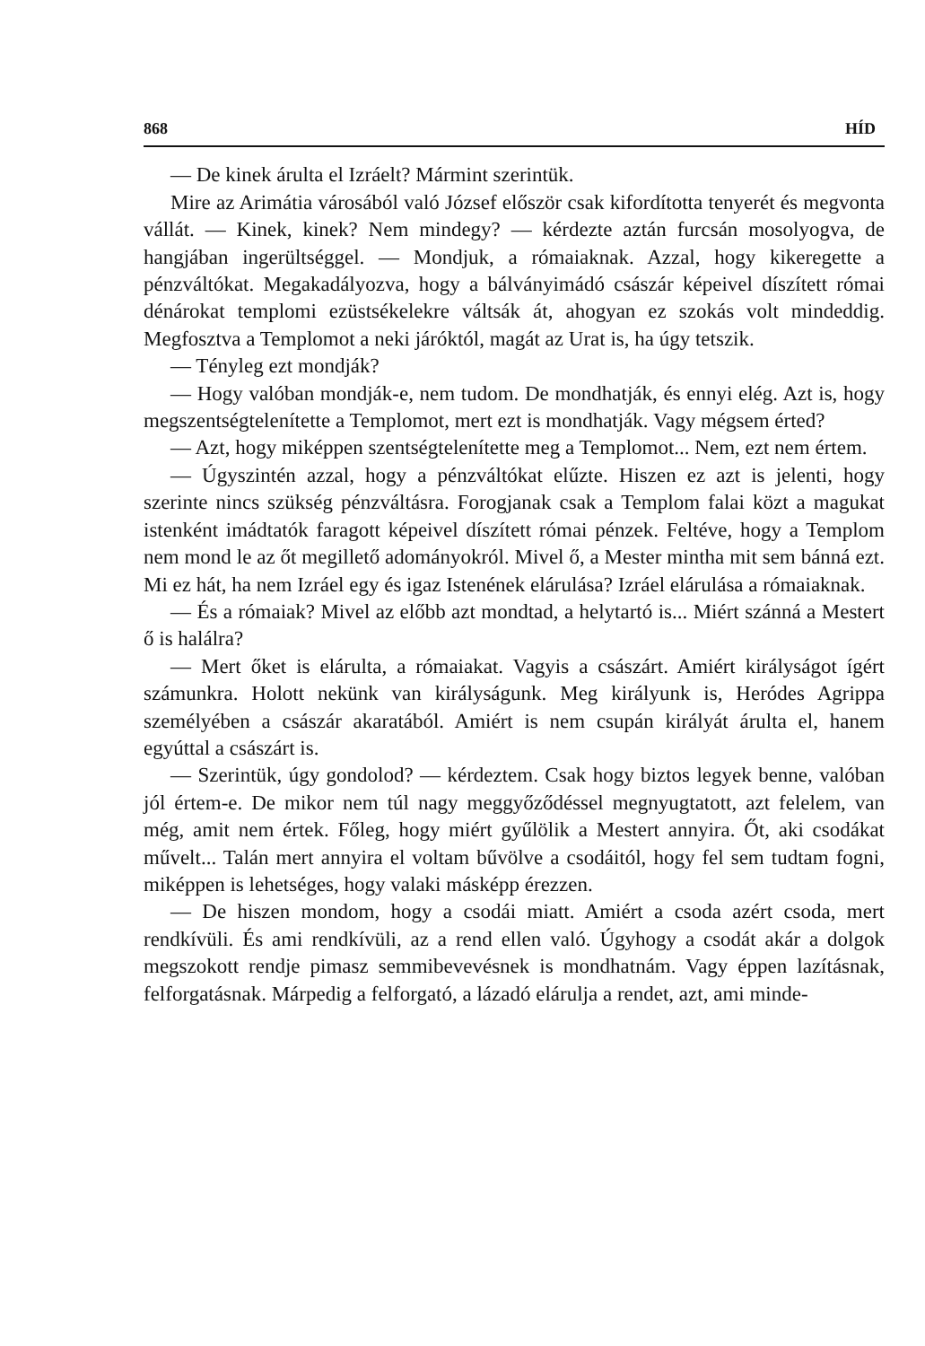868 HÍD
— De kinek árulta el Izráelt? Mármint szerintük.
Mire az Arimátia városából való József először csak kifordította tenyerét és megvonta vállát. — Kinek, kinek? Nem mindegy? — kérdezte aztán furcsán mosolyogva, de hangjában ingerültséggel. — Mondjuk, a rómaiaknak. Azzal, hogy kikeregette a pénzváltókat. Megakadályozva, hogy a bálványimádó császár képeivel díszített római dénárokat templomi ezüstsékelekre váltsák át, ahogyan ez szokás volt mindeddig. Megfosztva a Templomot a neki járóktól, magát az Urat is, ha úgy tetszik.
— Tényleg ezt mondják?
— Hogy valóban mondják-e, nem tudom. De mondhatják, és ennyi elég. Azt is, hogy megszentségtelenítette a Templomot, mert ezt is mondhatják. Vagy mégsem érted?
— Azt, hogy miképpen szentségtelenítette meg a Templomot... Nem, ezt nem értem.
— Úgyszintén azzal, hogy a pénzváltókat elűzte. Hiszen ez azt is jelenti, hogy szerinte nincs szükség pénzváltásra. Forogjanak csak a Templom falai közt a magukat istenként imádtatók faragott képeivel díszített római pénzek. Feltéve, hogy a Templom nem mond le az őt megillető adományokról. Mivel ő, a Mester mintha mit sem bánná ezt. Mi ez hát, ha nem Izráel egy és igaz Istenének elárulása? Izráel elárulása a rómaiaknak.
— És a rómaiak? Mivel az előbb azt mondtad, a helytartó is... Miért szánná a Mestert ő is halálra?
— Mert őket is elárulta, a rómaiakat. Vagyis a császárt. Amiért királyságot ígért számunkra. Holott nekünk van királyságunk. Meg királyunk is, Heródes Agrippa személyében a császár akaratából. Amiért is nem csupán királyát árulta el, hanem egyúttal a császárt is.
— Szerintük, úgy gondolod? — kérdeztem. Csak hogy biztos legyek benne, valóban jól értem-e. De mikor nem túl nagy meggyőződéssel megnyugtatott, azt felelem, van még, amit nem értek. Főleg, hogy miért gyűlölik a Mestert annyira. Őt, aki csodákat művelt... Talán mert annyira el voltam bűvölve a csodáitól, hogy fel sem tudtam fogni, miképpen is lehetséges, hogy valaki másképp érezzen.
— De hiszen mondom, hogy a csodái miatt. Amiért a csoda azért csoda, mert rendkívüli. És ami rendkívüli, az a rend ellen való. Úgyhogy a csodát akár a dolgok megszokott rendje pimasz semmibevevésnek is mondhatnám. Vagy éppen lazításnak, felforgatásnak. Márpedig a felforgató, a lázadó elárulja a rendet, azt, ami minde-